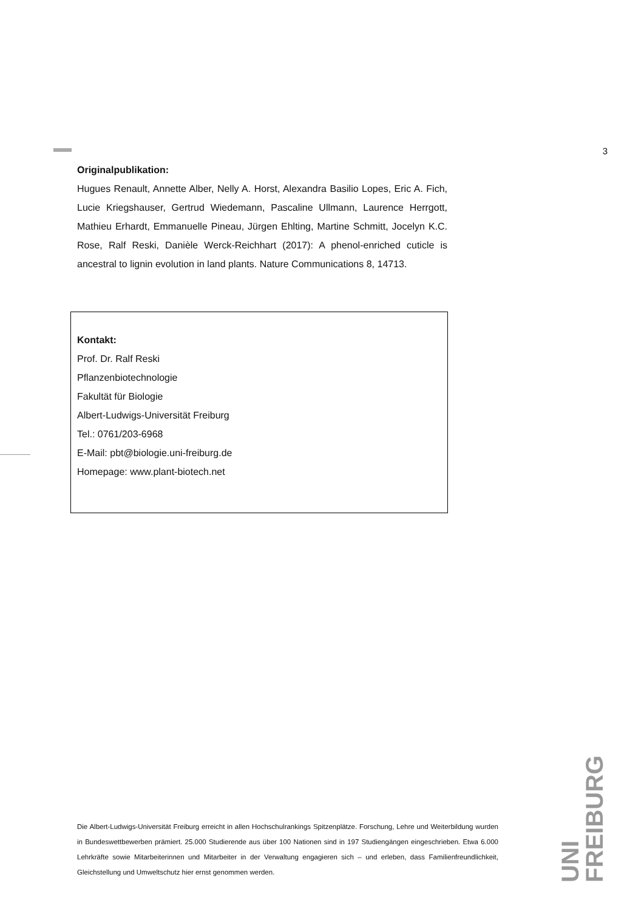3
Originalpublikation:
Hugues Renault, Annette Alber, Nelly A. Horst, Alexandra Basilio Lopes, Eric A. Fich, Lucie Kriegshauser, Gertrud Wiedemann, Pascaline Ullmann, Laurence Herrgott, Mathieu Erhardt, Emmanuelle Pineau, Jürgen Ehlting, Martine Schmitt, Jocelyn K.C. Rose, Ralf Reski, Danièle Werck-Reichhart (2017): A phenol-enriched cuticle is ancestral to lignin evolution in land plants. Nature Communications 8, 14713.
Kontakt:
Prof. Dr. Ralf Reski
Pflanzenbiotechnologie
Fakultät für Biologie
Albert-Ludwigs-Universität Freiburg
Tel.: 0761/203-6968
E-Mail: pbt@biologie.uni-freiburg.de
Homepage: www.plant-biotech.net
UNI
FREIBURG
Die Albert-Ludwigs-Universität Freiburg erreicht in allen Hochschulrankings Spitzenplätze. Forschung, Lehre und Weiterbildung wurden in Bundeswettbewerben prämiert. 25.000 Studierende aus über 100 Nationen sind in 197 Studiengängen eingeschrieben. Etwa 6.000 Lehrkräfte sowie Mitarbeiterinnen und Mitarbeiter in der Verwaltung engagieren sich – und erleben, dass Familienfreundlichkeit, Gleichstellung und Umweltschutz hier ernst genommen werden.